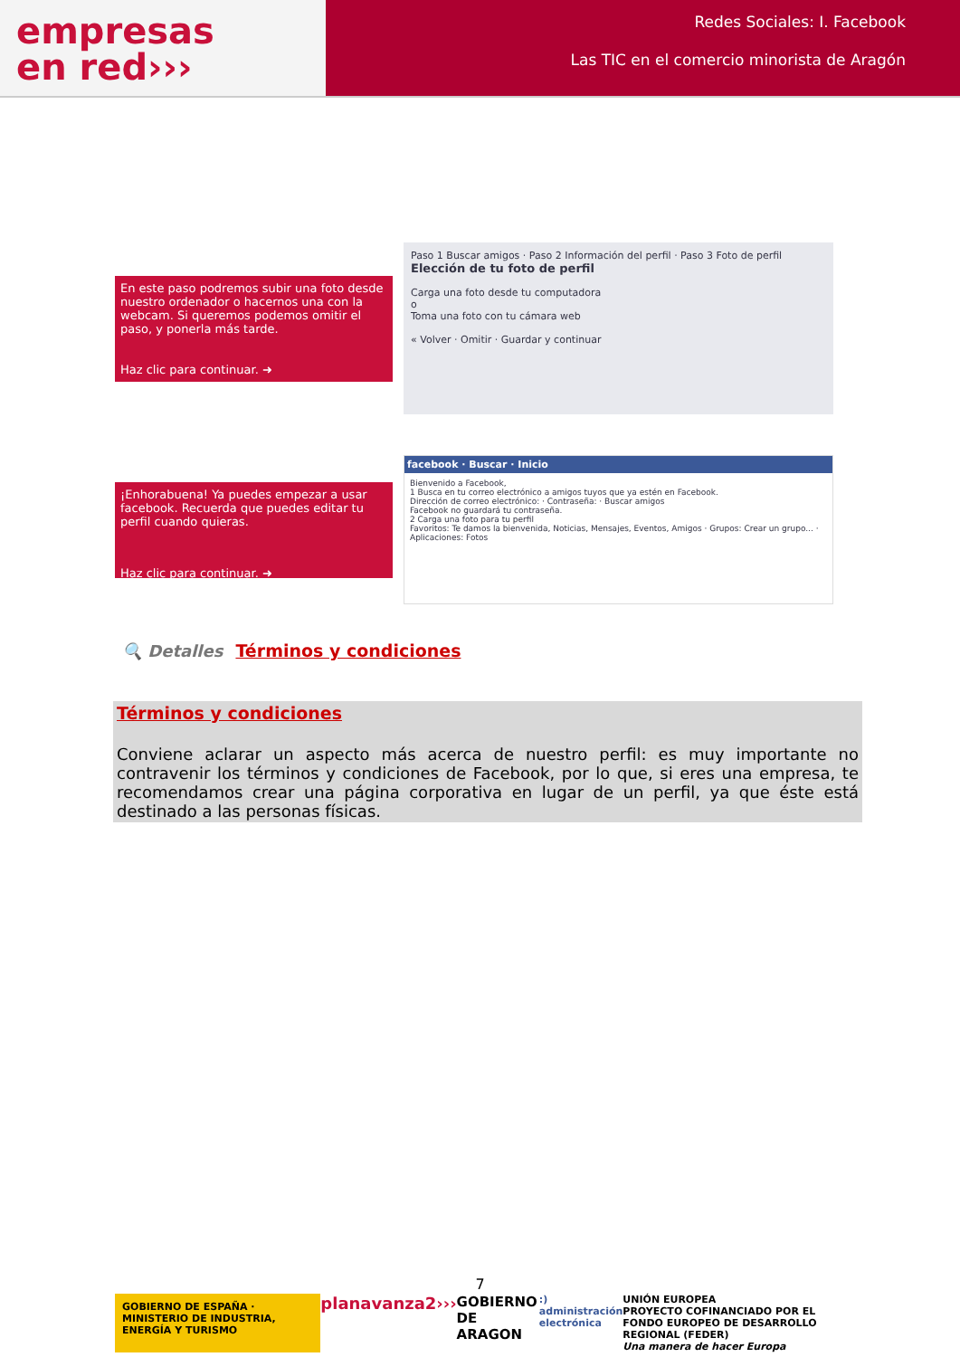empresas
en red›››
Redes Sociales: I. Facebook
Las TIC en el comercio minorista de Aragón
En este paso podremos subir una foto desde nuestro ordenador o hacernos una con la webcam. Si queremos podemos omitir el paso, y ponerla más tarde.
Haz clic para continuar. ➜
Paso 1 Buscar amigos · Paso 2 Información del perfil · Paso 3 Foto de perfil
Elección de tu foto de perfil
Carga una foto desde tu computadora
o
Toma una foto con tu cámara web
« Volver · Omitir · Guardar y continuar
¡Enhorabuena! Ya puedes empezar a usar facebook. Recuerda que puedes editar tu perfil cuando quieras.
Haz clic para continuar. ➜
facebook · Buscar · Inicio
Bienvenido a Facebook,
1 Busca en tu correo electrónico a amigos tuyos que ya estén en Facebook.
Dirección de correo electrónico: · Contraseña: · Buscar amigos
Facebook no guardará tu contraseña.
2 Carga una foto para tu perfil
Favoritos: Te damos la bienvenida, Noticias, Mensajes, Eventos, Amigos · Grupos: Crear un grupo... · Aplicaciones: Fotos
🔍 Detalles Términos y condiciones
Términos y condiciones
Conviene aclarar un aspecto más acerca de nuestro perfil: es muy importante no contravenir los términos y condiciones de Facebook, por lo que, si eres una empresa, te recomendamos crear una página corporativa en lugar de un perfil, ya que éste está destinado a las personas físicas.
7
GOBIERNO DE ESPAÑA · MINISTERIO DE INDUSTRIA, ENERGÍA Y TURISMO planavanza2››› GOBIERNO DE ARAGON:) administración electrónica UNIÓN EUROPEA
PROYECTO COFINANCIADO POR EL FONDO EUROPEO DE DESARROLLO REGIONAL (FEDER)
Una manera de hacer Europa